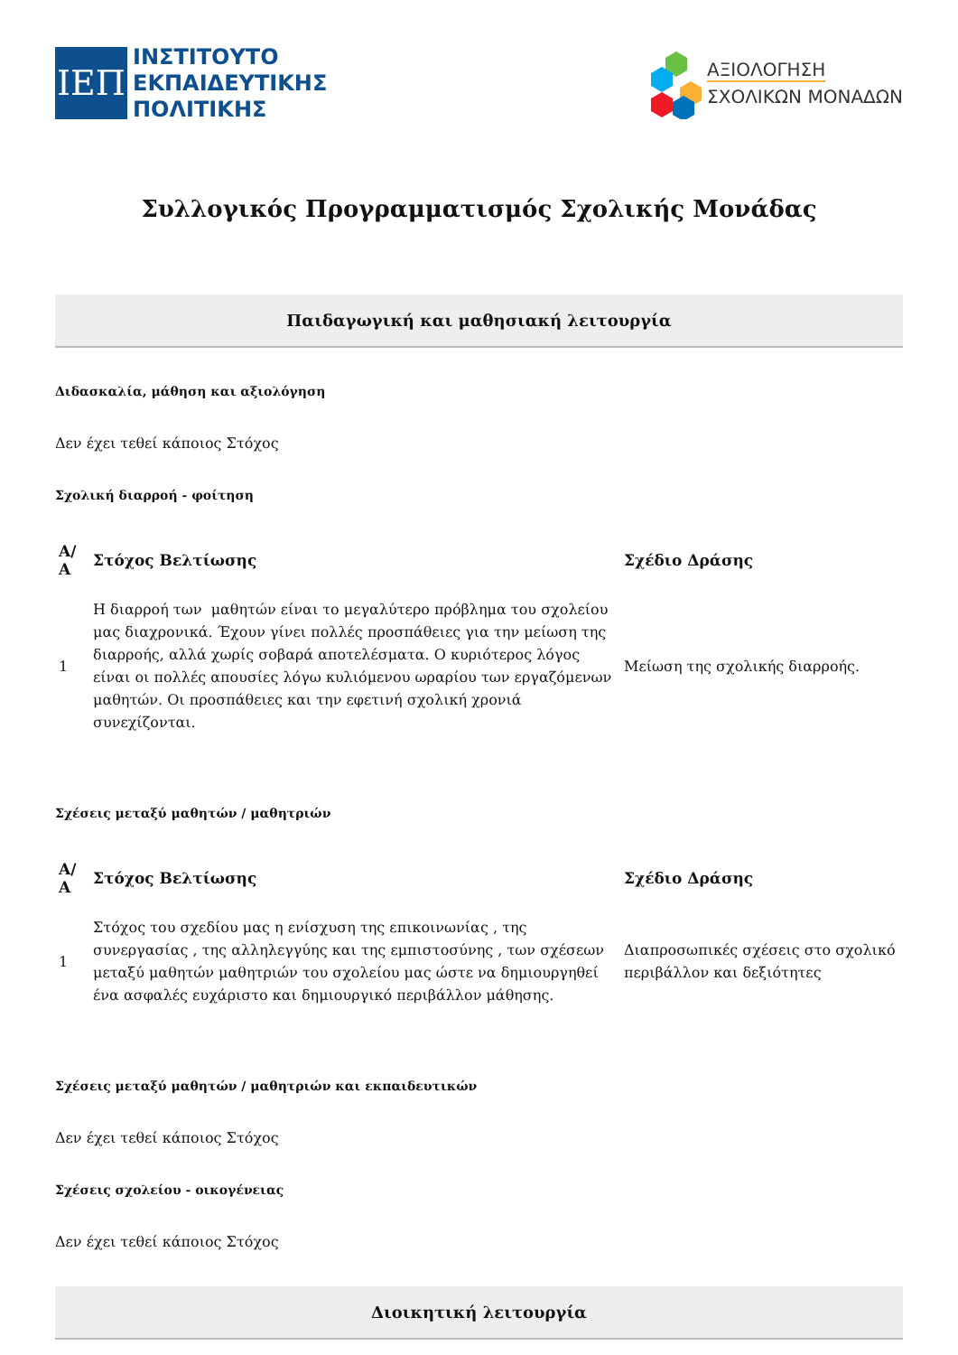ΙΕΠ
ΙΝΣΤΙΤΟΥΤΟ
ΕΚΠΑΙΔΕΥΤΙΚΗΣ
ΠΟΛΙΤΙΚΗΣ
ΑΞΙΟΛΟΓΗΣΗ
ΣΧΟΛΙΚΩΝ ΜΟΝΑΔΩΝ
Συλλογικός Προγραμματισμός Σχολικής Μονάδας
Παιδαγωγική και μαθησιακή λειτουργία
Διδασκαλία, μάθηση και αξιολόγηση
Δεν έχει τεθεί κάποιος Στόχος
Σχολική διαρροή - φοίτηση
| Α/Α | Στόχος Βελτίωσης | Σχέδιο Δράσης |
| --- | --- | --- |
| 1 | Η διαρροή των μαθητών είναι το μεγαλύτερο πρόβλημα του σχολείου μας διαχρονικά. Έχουν γίνει πολλές προσπάθειες για την μείωση της διαρροής, αλλά χωρίς σοβαρά αποτελέσματα. Ο κυριότερος λόγος είναι οι πολλές απουσίες λόγω κυλιόμενου ωραρίου των εργαζόμενων μαθητών. Οι προσπάθειες και την εφετινή σχολική χρονιά συνεχίζονται. | Μείωση της σχολικής διαρροής. |
Σχέσεις μεταξύ μαθητών / μαθητριών
| Α/Α | Στόχος Βελτίωσης | Σχέδιο Δράσης |
| --- | --- | --- |
| 1 | Στόχος του σχεδίου μας η ενίσχυση της επικοινωνίας , της συνεργασίας , της αλληλεγγύης και της εμπιστοσύνης , των σχέσεων μεταξύ μαθητών μαθητριών του σχολείου μας ώστε να δημιουργηθεί ένα ασφαλές ευχάριστο και δημιουργικό περιβάλλον μάθησης. | Διαπροσωπικές σχέσεις στο σχολικό περιβάλλον και δεξιότητες |
Σχέσεις μεταξύ μαθητών / μαθητριών και εκπαιδευτικών
Δεν έχει τεθεί κάποιος Στόχος
Σχέσεις σχολείου - οικογένειας
Δεν έχει τεθεί κάποιος Στόχος
Διοικητική λειτουργία